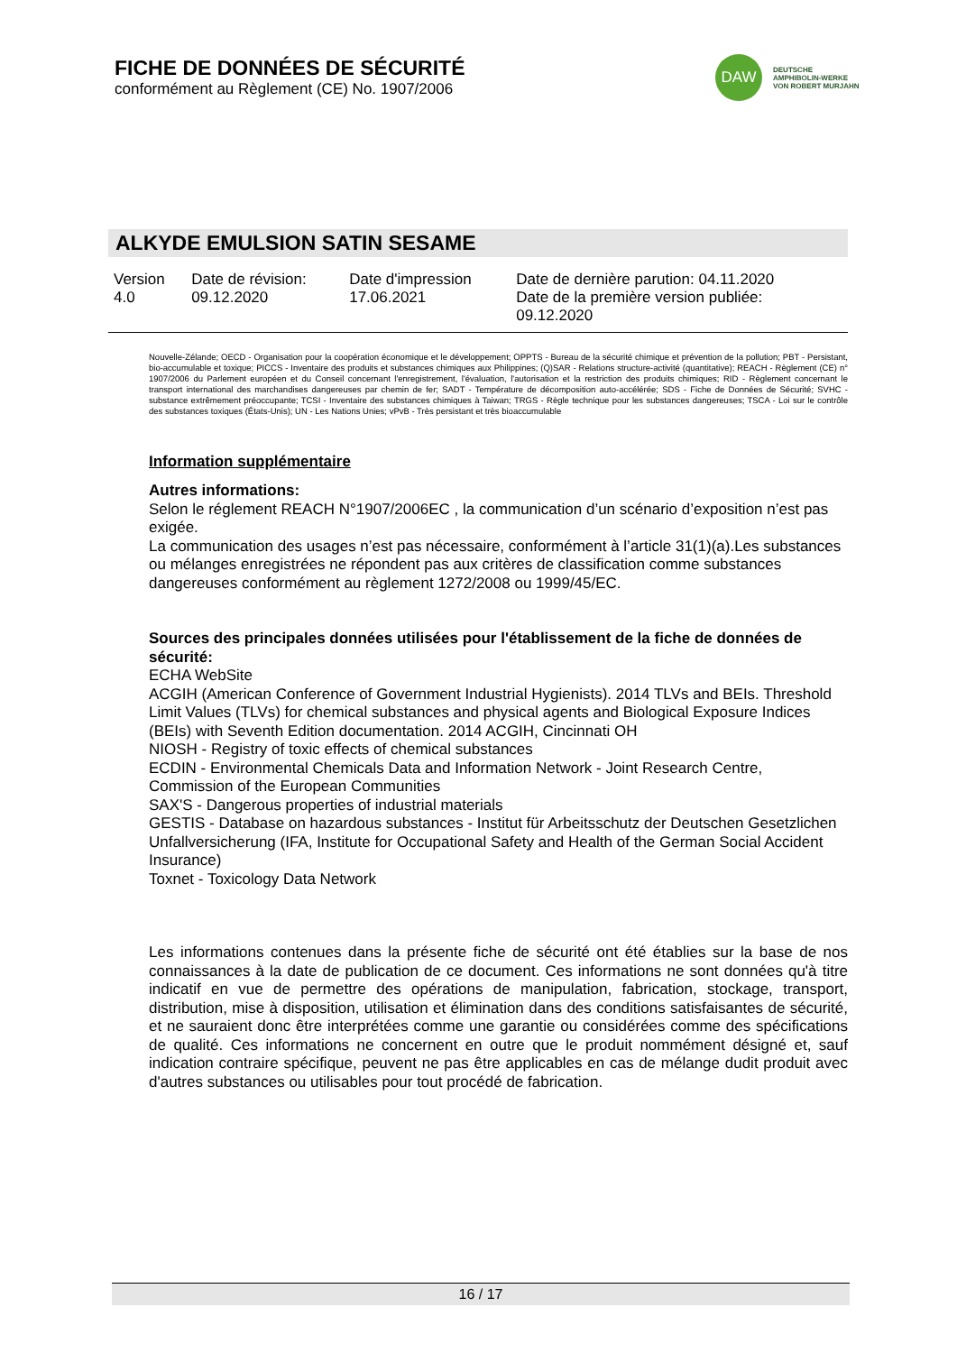FICHE DE DONNÉES DE SÉCURITÉ
conformément au Règlement (CE) No. 1907/2006
DAW
DEUTSCHE
AMPHIBOLIN-WERKE
VON ROBERT MURJAHN
ALKYDE EMULSION SATIN SESAME
| Version 4.0 | Date de révision: 09.12.2020 | Date d'impression 17.06.2021 | Date de dernière parution: 04.11.2020 Date de la première version publiée: 09.12.2020 |
Nouvelle-Zélande; OECD - Organisation pour la coopération économique et le développement; OPPTS - Bureau de la sécurité chimique et prévention de la pollution; PBT - Persistant, bio-accumulable et toxique; PICCS - Inventaire des produits et substances chimiques aux Philippines; (Q)SAR - Relations structure-activité (quantitative); REACH - Règlement (CE) n° 1907/2006 du Parlement européen et du Conseil concernant l'enregistrement, l'évaluation, l'autorisation et la restriction des produits chimiques; RID - Règlement concernant le transport international des marchandises dangereuses par chemin de fer; SADT - Température de décomposition auto-accélérée; SDS - Fiche de Données de Sécurité; SVHC - substance extrêmement préoccupante; TCSI - Inventaire des substances chimiques à Taiwan; TRGS - Règle technique pour les substances dangereuses; TSCA - Loi sur le contrôle des substances toxiques (États-Unis); UN - Les Nations Unies; vPvB - Très persistant et très bioaccumulable
Information supplémentaire
Autres informations:
Selon le réglement REACH N°1907/2006EC , la communication d’un scénario d’exposition n’est pas exigée.
La communication des usages n’est pas nécessaire, conformément à l’article 31(1)(a).Les substances ou mélanges enregistrées ne répondent pas aux critères de classification comme substances dangereuses conformément au règlement 1272/2008 ou 1999/45/EC.
Sources des principales données utilisées pour l'établissement de la fiche de données de sécurité:
ECHA WebSite
ACGIH (American Conference of Government Industrial Hygienists). 2014 TLVs and BEIs. Threshold Limit Values (TLVs) for chemical substances and physical agents and Biological Exposure Indices (BEIs) with Seventh Edition documentation. 2014 ACGIH, Cincinnati OH
NIOSH - Registry of toxic effects of chemical substances
ECDIN - Environmental Chemicals Data and Information Network - Joint Research Centre, Commission of the European Communities
SAX'S - Dangerous properties of industrial materials
GESTIS - Database on hazardous substances - Institut für Arbeitsschutz der Deutschen Gesetzlichen Unfallversicherung (IFA, Institute for Occupational Safety and Health of the German Social Accident Insurance)
Toxnet - Toxicology Data Network
Les informations contenues dans la présente fiche de sécurité ont été établies sur la base de nos connaissances à la date de publication de ce document. Ces informations ne sont données qu'à titre indicatif en vue de permettre des opérations de manipulation, fabrication, stockage, transport, distribution, mise à disposition, utilisation et élimination dans des conditions satisfaisantes de sécurité, et ne sauraient donc être interprétées comme une garantie ou considérées comme des spécifications de qualité. Ces informations ne concernent en outre que le produit nommément désigné et, sauf indication contraire spécifique, peuvent ne pas être applicables en cas de mélange dudit produit avec d'autres substances ou utilisables pour tout procédé de fabrication.
16 / 17